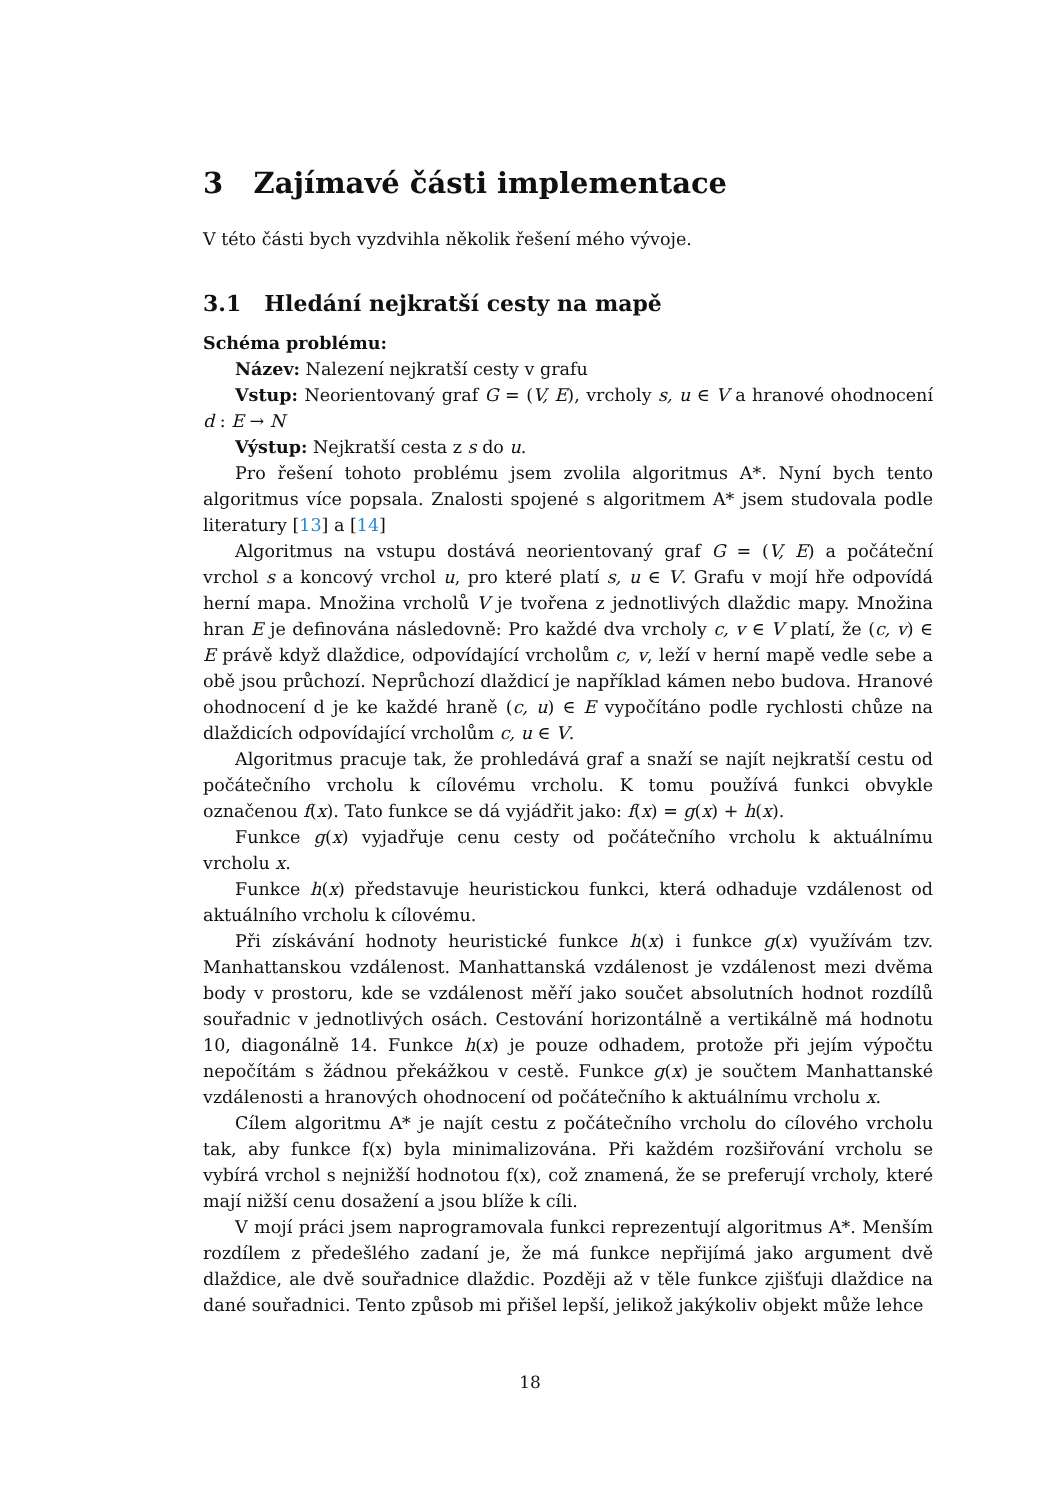3 Zajímavé části implementace
V této části bych vyzdvihla několik řešení mého vývoje.
3.1 Hledání nejkratší cesty na mapě
Schéma problému:
Název: Nalezení nejkratší cesty v grafu
Vstup: Neorientovaný graf G = (V, E), vrcholy s, u ∈ V a hranové ohodnocení d : E → N
Výstup: Nejkratší cesta z s do u.
Pro řešení tohoto problému jsem zvolila algoritmus A*. Nyní bych tento algoritmus více popsala. Znalosti spojené s algoritmem A* jsem studovala podle literatury [13] a [14]
Algoritmus na vstupu dostává neorientovaný graf G = (V, E) a počáteční vrchol s a koncový vrchol u, pro které platí s, u ∈ V. Grafu v mojí hře odpovídá herní mapa. Množina vrcholů V je tvořena z jednotlivých dlaždic mapy. Množina hran E je definována následovně: Pro každé dva vrcholy c, v ∈ V platí, že (c, v) ∈ E právě když dlaždice, odpovídající vrcholům c, v, leží v herní mapě vedle sebe a obě jsou průchozí. Neprůchozí dlaždicí je například kámen nebo budova. Hranové ohodnocení d je ke každé hraně (c, u) ∈ E vypočítáno podle rychlosti chůze na dlaždicích odpovídající vrcholům c, u ∈ V.
Algoritmus pracuje tak, že prohledává graf a snaží se najít nejkratší cestu od počátečního vrcholu k cílovému vrcholu. K tomu používá funkci obvykle označenou f(x). Tato funkce se dá vyjádřit jako: f(x) = g(x) + h(x).
Funkce g(x) vyjadřuje cenu cesty od počátečního vrcholu k aktuálnímu vrcholu x.
Funkce h(x) představuje heuristickou funkci, která odhaduje vzdálenost od aktuálního vrcholu k cílovému.
Při získávání hodnoty heuristické funkce h(x) i funkce g(x) využívám tzv. Manhattanskou vzdálenost. Manhattanská vzdálenost je vzdálenost mezi dvěma body v prostoru, kde se vzdálenost měří jako součet absolutních hodnot rozdílů souřadnic v jednotlivých osách. Cestování horizontálně a vertikálně má hodnotu 10, diagonálně 14. Funkce h(x) je pouze odhadem, protože při jejím výpočtu nepočítám s žádnou překážkou v cestě. Funkce g(x) je součtem Manhattanské vzdálenosti a hranových ohodnocení od počátečního k aktuálnímu vrcholu x.
Cílem algoritmu A* je najít cestu z počátečního vrcholu do cílového vrcholu tak, aby funkce f(x) byla minimalizována. Při každém rozšiřování vrcholu se vybírá vrchol s nejnižší hodnotou f(x), což znamená, že se preferují vrcholy, které mají nižší cenu dosažení a jsou blíže k cíli.
V mojí práci jsem naprogramovala funkci reprezentují algoritmus A*. Menším rozdílem z předešlého zadaní je, že má funkce nepřijímá jako argument dvě dlaždice, ale dvě souřadnice dlaždic. Později až v těle funkce zjišťuji dlaždice na dané souřadnici. Tento způsob mi přišel lepší, jelikož jakýkoliv objekt může lehce
18